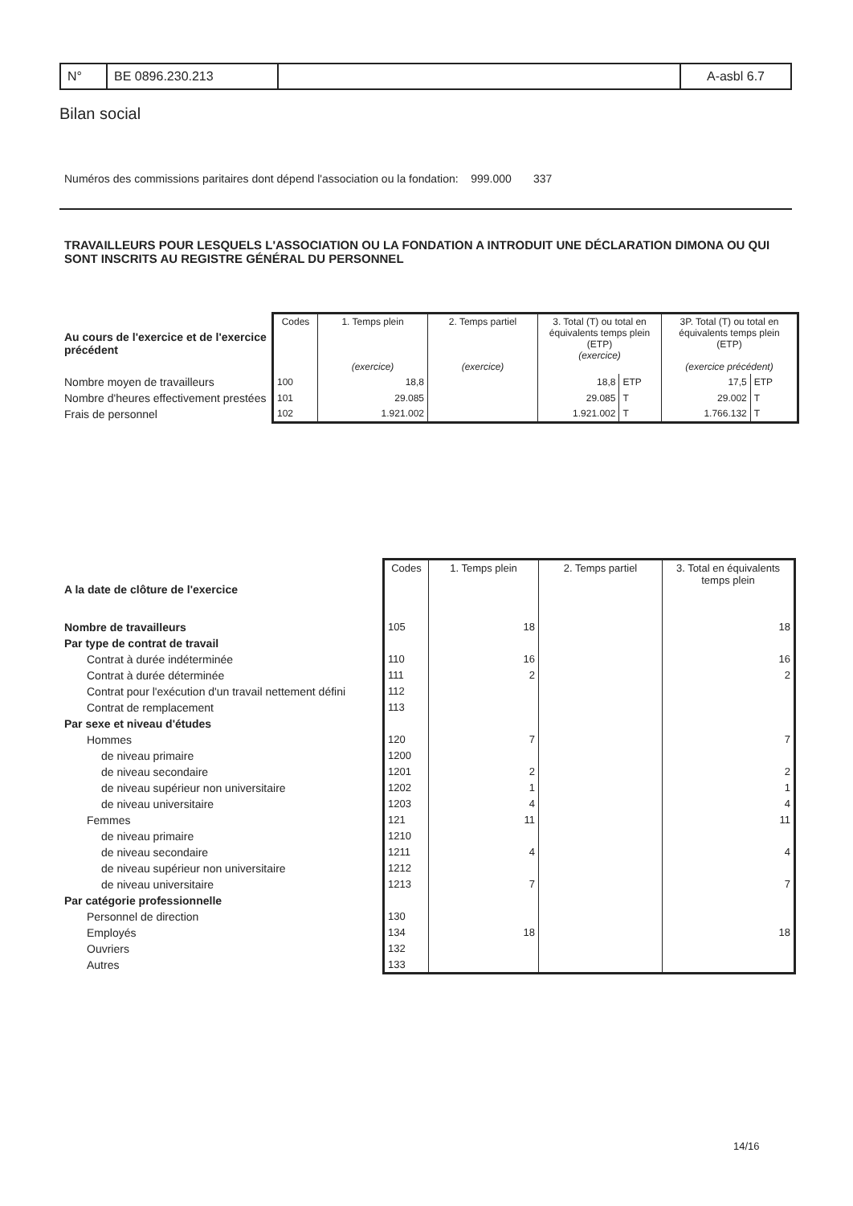| N° | BE 0896.230.213 | | A-asbl 6.7 |
Bilan social
Numéros des commissions paritaires dont dépend l'association ou la fondation: 999.000 337
TRAVAILLEURS POUR LESQUELS L'ASSOCIATION OU LA FONDATION A INTRODUIT UNE DÉCLARATION DIMONA OU QUI SONT INSCRITS AU REGISTRE GÉNÉRAL DU PERSONNEL
| Au cours de l'exercice et de l'exercice précédent | Codes | 1. Temps plein (exercice) | 2. Temps partiel (exercice) | 3. Total (T) ou total en équivalents temps plein (ETP) (exercice) | | 3P. Total (T) ou total en équivalents temps plein (ETP) (exercice précédent) | |
| --- | --- | --- | --- | --- | --- | --- | --- |
| Nombre moyen de travailleurs | 100 | 18,8 | | 18,8 | ETP | 17,5 | ETP |
| Nombre d'heures effectivement prestées | 101 | 29.085 | | 29.085 | T | 29.002 | T |
| Frais de personnel | 102 | 1.921.002 | | 1.921.002 | T | 1.766.132 | T |
| A la date de clôture de l'exercice | Codes | 1. Temps plein | 2. Temps partiel | 3. Total en équivalents temps plein |
| --- | --- | --- | --- | --- |
| Nombre de travailleurs | 105 | 18 | | 18 |
| Par type de contrat de travail | | | | |
| Contrat à durée indéterminée | 110 | 16 | | 16 |
| Contrat à durée déterminée | 111 | 2 | | 2 |
| Contrat pour l'exécution d'un travail nettement défini | 112 | | | |
| Contrat de remplacement | 113 | | | |
| Par sexe et niveau d'études | | | | |
| Hommes | 120 | 7 | | 7 |
| de niveau primaire | 1200 | | | |
| de niveau secondaire | 1201 | 2 | | 2 |
| de niveau supérieur non universitaire | 1202 | 1 | | 1 |
| de niveau universitaire | 1203 | 4 | | 4 |
| Femmes | 121 | 11 | | 11 |
| de niveau primaire | 1210 | | | |
| de niveau secondaire | 1211 | 4 | | 4 |
| de niveau supérieur non universitaire | 1212 | | | |
| de niveau universitaire | 1213 | 7 | | 7 |
| Par catégorie professionnelle | | | | |
| Personnel de direction | 130 | | | |
| Employés | 134 | 18 | | 18 |
| Ouvriers | 132 | | | |
| Autres | 133 | | | |
14/16